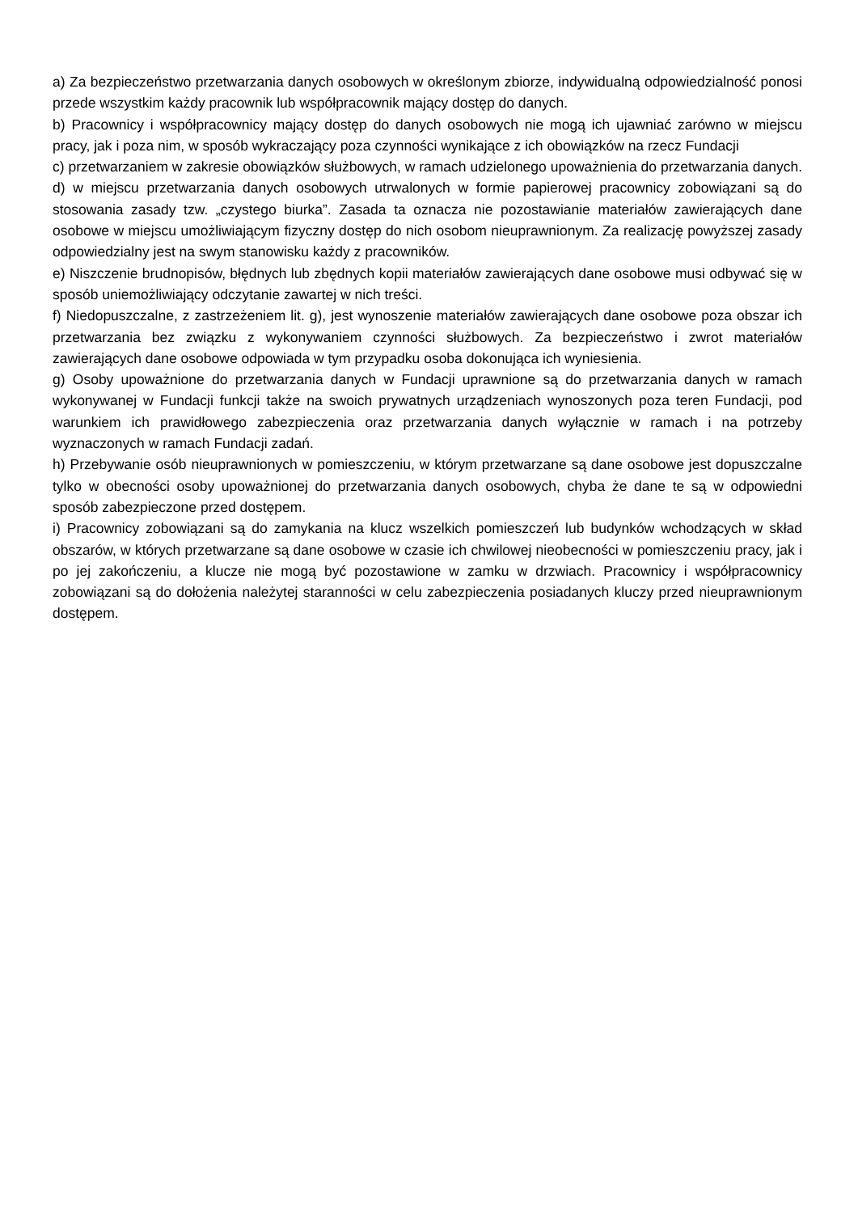a) Za bezpieczeństwo przetwarzania danych osobowych w określonym zbiorze, indywidualną odpowiedzialność ponosi przede wszystkim każdy pracownik lub współpracownik mający dostęp do danych.
b) Pracownicy i współpracownicy mający dostęp do danych osobowych nie mogą ich ujawniać zarówno w miejscu pracy, jak i poza nim, w sposób wykraczający poza czynności wynikające z ich obowiązków na rzecz Fundacji
c) przetwarzaniem w zakresie obowiązków służbowych, w ramach udzielonego upoważnienia do przetwarzania danych.
d) w miejscu przetwarzania danych osobowych utrwalonych w formie papierowej pracownicy zobowiązani są do stosowania zasady tzw. „czystego biurka”. Zasada ta oznacza nie pozostawianie materiałów zawierających dane osobowe w miejscu umożliwiającym fizyczny dostęp do nich osobom nieuprawnionym. Za realizację powyższej zasady odpowiedzialny jest na swym stanowisku każdy z pracowników.
e) Niszczenie brudnopisów, błędnych lub zbędnych kopii materiałów zawierających dane osobowe musi odbywać się w sposób uniemożliwiający odczytanie zawartej w nich treści.
f) Niedopuszczalne, z zastrzeżeniem lit. g), jest wynoszenie materiałów zawierających dane osobowe poza obszar ich przetwarzania bez związku z wykonywaniem czynności służbowych. Za bezpieczeństwo i zwrot materiałów zawierających dane osobowe odpowiada w tym przypadku osoba dokonująca ich wyniesienia.
g) Osoby upoważnione do przetwarzania danych w Fundacji uprawnione są do przetwarzania danych w ramach wykonywanej w Fundacji funkcji także na swoich prywatnych urządzeniach wynoszonych poza teren Fundacji, pod warunkiem ich prawidłowego zabezpieczenia oraz przetwarzania danych wyłącznie w ramach i na potrzeby wyznaczonych w ramach Fundacji zadań.
h) Przebywanie osób nieuprawnionych w pomieszczeniu, w którym przetwarzane są dane osobowe jest dopuszczalne tylko w obecności osoby upoważnionej do przetwarzania danych osobowych, chyba że dane te są w odpowiedni sposób zabezpieczone przed dostępem.
i) Pracownicy zobowiązani są do zamykania na klucz wszelkich pomieszczeń lub budynków wchodzących w skład obszarów, w których przetwarzane są dane osobowe w czasie ich chwilowej nieobecności w pomieszczeniu pracy, jak i po jej zakończeniu, a klucze nie mogą być pozostawione w zamku w drzwiach. Pracownicy i współpracownicy zobowiązani są do dołożenia należytej staranności w celu zabezpieczenia posiadanych kluczy przed nieuprawnionym dostępem.